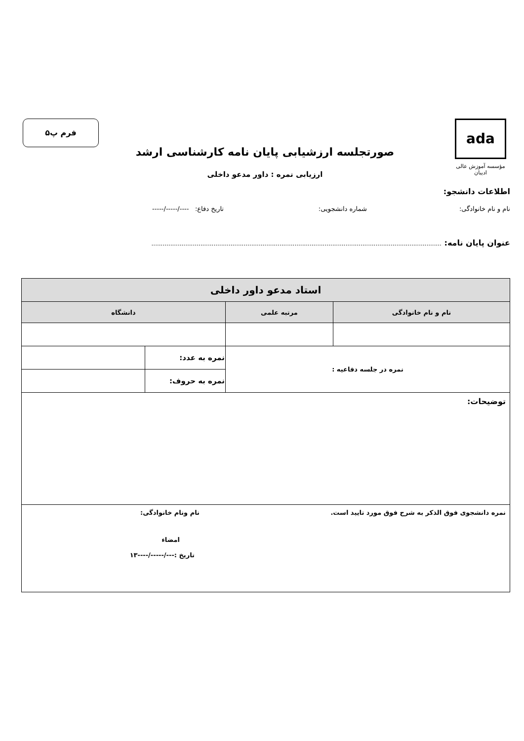ada
مؤسسه آموزش عالی ادیبان
فرم پ۵
صورتجلسه ارزشیابی پایان نامه کارشناسی ارشد
ارزیابی نمره : داور مدعو داخلی
اطلاعات دانشجو:
نام و نام خانوادگی: شماره دانشجویی: تاریخ دفاع: ----/-----/-----
عنوان پایان نامه: ..........................................................................................................................................................
| استاد مدعو داور داخلی | | | |
| --- | --- | --- | --- |
| نام و نام خانوادگی | مرتبه علمی | دانشگاه | |
| نمره در جلسه دفاعیه : | | نمره به عدد: | |
| | | نمره به حروف: | |
| توضیحات: | | | |
| نمره دانشجوی فوق الذکر به شرح فوق مورد تایید است. نام ونام خانوادگی: امضاء تاریخ :---/-----/----۱۳ | | | |